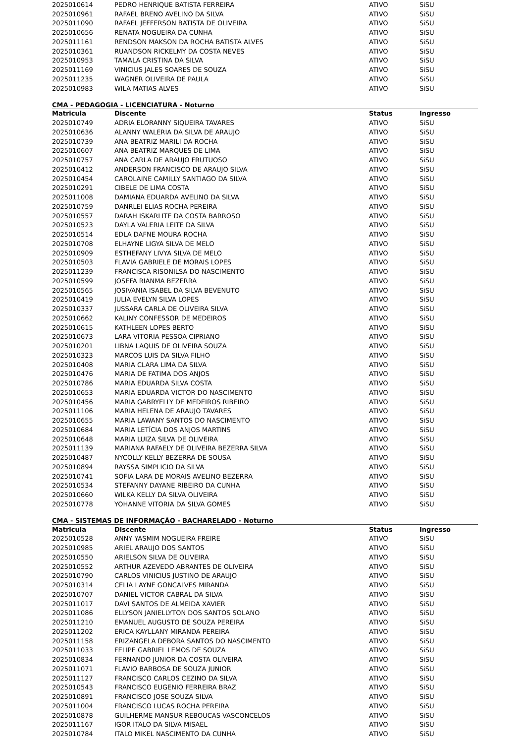| 2025010614 | PEDRO HENRIQUE BATISTA FERREIRA | ATIVO | SiSU |
| 2025010961 | RAFAEL BRENO AVELINO DA SILVA | ATIVO | SiSU |
| 2025011090 | RAFAEL JEFFERSON BATISTA DE OLIVEIRA | ATIVO | SiSU |
| 2025010656 | RENATA NOGUEIRA DA CUNHA | ATIVO | SiSU |
| 2025011161 | RENDSON MAKSON DA ROCHA BATISTA ALVES | ATIVO | SiSU |
| 2025010361 | RUANDSON RICKELMY DA COSTA NEVES | ATIVO | SiSU |
| 2025010953 | TAMALA CRISTINA DA SILVA | ATIVO | SiSU |
| 2025011169 | VINICIUS JALES SOARES DE SOUZA | ATIVO | SiSU |
| 2025011235 | WAGNER OLIVEIRA DE PAULA | ATIVO | SiSU |
| 2025010983 | WILA MATIAS ALVES | ATIVO | SiSU |
CMA - PEDAGOGIA - LICENCIATURA - Noturno
| Matricula | Discente | Status | Ingresso |
| --- | --- | --- | --- |
| 2025010749 | ADRIA ELORANNY SIQUEIRA TAVARES | ATIVO | SiSU |
| 2025010636 | ALANNY WALERIA DA SILVA DE ARAUJO | ATIVO | SiSU |
| 2025010739 | ANA BEATRIZ MARILI DA ROCHA | ATIVO | SiSU |
| 2025010607 | ANA BEATRIZ MARQUES DE LIMA | ATIVO | SiSU |
| 2025010757 | ANA CARLA DE ARAUJO FRUTUOSO | ATIVO | SiSU |
| 2025010412 | ANDERSON FRANCISCO DE ARAUJO SILVA | ATIVO | SiSU |
| 2025010454 | CAROLAINE CAMILLY SANTIAGO DA SILVA | ATIVO | SiSU |
| 2025010291 | CIBELE DE LIMA COSTA | ATIVO | SiSU |
| 2025011008 | DAMIANA EDUARDA AVELINO DA SILVA | ATIVO | SiSU |
| 2025010759 | DANRLEI ELIAS ROCHA PEREIRA | ATIVO | SiSU |
| 2025010557 | DARAH ISKARLITE DA COSTA BARROSO | ATIVO | SiSU |
| 2025010523 | DAYLA VALERIA LEITE DA SILVA | ATIVO | SiSU |
| 2025010514 | EDLA DAFNE MOURA ROCHA | ATIVO | SiSU |
| 2025010708 | ELHAYNE LIGYA SILVA DE MELO | ATIVO | SiSU |
| 2025010909 | ESTHEFANY LIVYA SILVA DE MELO | ATIVO | SiSU |
| 2025010503 | FLAVIA GABRIELE DE MORAIS LOPES | ATIVO | SiSU |
| 2025011239 | FRANCISCA RISONILSA DO NASCIMENTO | ATIVO | SiSU |
| 2025010599 | JOSEFA RIANMA BEZERRA | ATIVO | SiSU |
| 2025010565 | JOSIVANIA ISABEL DA SILVA BEVENUTO | ATIVO | SiSU |
| 2025010419 | JULIA EVELYN SILVA LOPES | ATIVO | SiSU |
| 2025010337 | JUSSARA CARLA DE OLIVEIRA SILVA | ATIVO | SiSU |
| 2025010662 | KALINY CONFESSOR DE MEDEIROS | ATIVO | SiSU |
| 2025010615 | KATHLEEN LOPES BERTO | ATIVO | SiSU |
| 2025010673 | LARA VITORIA PESSOA CIPRIANO | ATIVO | SiSU |
| 2025010201 | LIBNA LAQUIS DE OLIVEIRA SOUZA | ATIVO | SiSU |
| 2025010323 | MARCOS LUIS DA SILVA FILHO | ATIVO | SiSU |
| 2025010408 | MARIA CLARA LIMA DA SILVA | ATIVO | SiSU |
| 2025010476 | MARIA DE FATIMA DOS ANJOS | ATIVO | SiSU |
| 2025010786 | MARIA EDUARDA SILVA COSTA | ATIVO | SiSU |
| 2025010653 | MARIA EDUARDA VICTOR DO NASCIMENTO | ATIVO | SiSU |
| 2025010456 | MARIA GABRYELLY DE MEDEIROS RIBEIRO | ATIVO | SiSU |
| 2025011106 | MARIA HELENA DE ARAUJO TAVARES | ATIVO | SiSU |
| 2025010655 | MARIA LAWANY SANTOS DO NASCIMENTO | ATIVO | SiSU |
| 2025010684 | MARIA LETÍCIA DOS ANJOS MARTINS | ATIVO | SiSU |
| 2025010648 | MARIA LUIZA SILVA DE OLIVEIRA | ATIVO | SiSU |
| 2025011139 | MARIANA RAFAELY DE OLIVEIRA BEZERRA SILVA | ATIVO | SiSU |
| 2025010487 | NYCOLLY KELLY BEZERRA DE SOUSA | ATIVO | SiSU |
| 2025010894 | RAYSSA SIMPLICIO DA SILVA | ATIVO | SiSU |
| 2025010741 | SOFIA LARA DE MORAIS AVELINO BEZERRA | ATIVO | SiSU |
| 2025010534 | STEFANNY DAYANE RIBEIRO DA CUNHA | ATIVO | SiSU |
| 2025010660 | WILKA KELLY DA SILVA OLIVEIRA | ATIVO | SiSU |
| 2025010778 | YOHANNE VITORIA DA SILVA GOMES | ATIVO | SiSU |
CMA - SISTEMAS DE INFORMAÇÃO - BACHARELADO - Noturno
| Matricula | Discente | Status | Ingresso |
| --- | --- | --- | --- |
| 2025010528 | ANNY YASMIM NOGUEIRA FREIRE | ATIVO | SiSU |
| 2025010985 | ARIEL ARAUJO DOS SANTOS | ATIVO | SiSU |
| 2025010550 | ARIELSON SILVA DE OLIVEIRA | ATIVO | SiSU |
| 2025010552 | ARTHUR AZEVEDO ABRANTES DE OLIVEIRA | ATIVO | SiSU |
| 2025010790 | CARLOS VINICIUS JUSTINO DE ARAUJO | ATIVO | SiSU |
| 2025010314 | CELIA LAYNE GONCALVES MIRANDA | ATIVO | SiSU |
| 2025010707 | DANIEL VICTOR CABRAL DA SILVA | ATIVO | SiSU |
| 2025011017 | DAVI SANTOS DE ALMEIDA XAVIER | ATIVO | SiSU |
| 2025011086 | ELLYSON JANIELLYTON DOS SANTOS SOLANO | ATIVO | SiSU |
| 2025011210 | EMANUEL AUGUSTO DE SOUZA PEREIRA | ATIVO | SiSU |
| 2025011202 | ERICA KAYLLANY MIRANDA PEREIRA | ATIVO | SiSU |
| 2025011158 | ERIZANGELA DEBORA SANTOS DO NASCIMENTO | ATIVO | SiSU |
| 2025011033 | FELIPE GABRIEL LEMOS DE SOUZA | ATIVO | SiSU |
| 2025010834 | FERNANDO JUNIOR DA COSTA OLIVEIRA | ATIVO | SiSU |
| 2025011071 | FLAVIO BARBOSA DE SOUZA JUNIOR | ATIVO | SiSU |
| 2025011127 | FRANCISCO CARLOS CEZINO DA SILVA | ATIVO | SiSU |
| 2025010543 | FRANCISCO EUGENIO FERREIRA BRAZ | ATIVO | SiSU |
| 2025010891 | FRANCISCO JOSE SOUZA SILVA | ATIVO | SiSU |
| 2025011004 | FRANCISCO LUCAS ROCHA PEREIRA | ATIVO | SiSU |
| 2025010878 | GUILHERME MANSUR REBOUCAS VASCONCELOS | ATIVO | SiSU |
| 2025011167 | IGOR ITALO DA SILVA MISAEL | ATIVO | SiSU |
| 2025010784 | ITALO MIKEL NASCIMENTO DA CUNHA | ATIVO | SiSU |